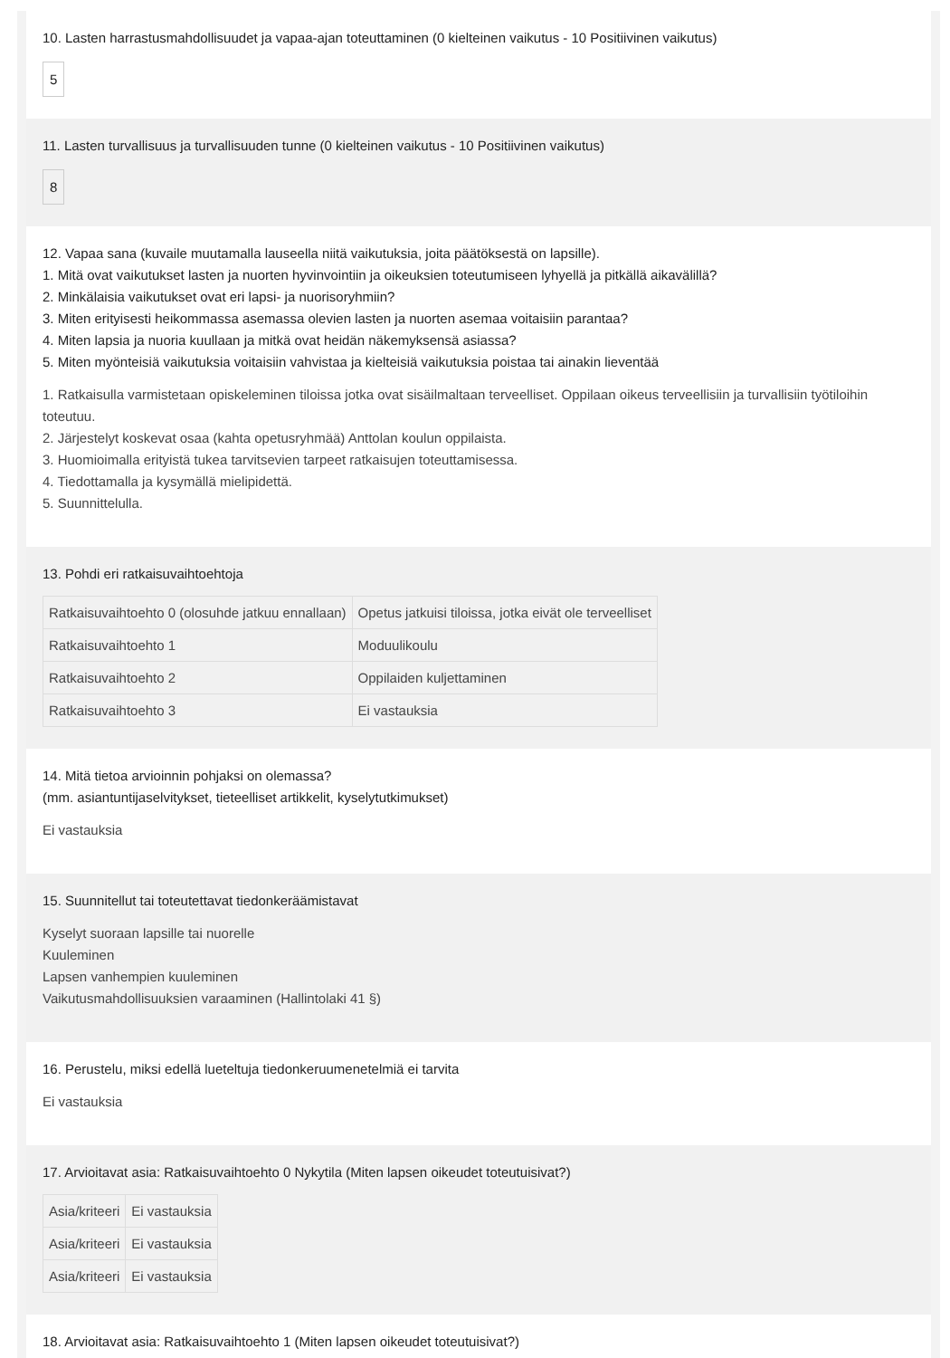10. Lasten harrastusmahdollisuudet ja vapaa-ajan toteuttaminen (0 kielteinen vaikutus - 10 Positiivinen vaikutus)
5
11. Lasten turvallisuus ja turvallisuuden tunne (0 kielteinen vaikutus - 10 Positiivinen vaikutus)
8
12. Vapaa sana (kuvaile muutamalla lauseella niitä vaikutuksia, joita päätöksestä on lapsille).
1. Mitä ovat vaikutukset lasten ja nuorten hyvinvointiin ja oikeuksien toteutumiseen lyhyellä ja pitkällä aikavälillä?
2. Minkälaisia vaikutukset ovat eri lapsi- ja nuorisoryhmiin?
3. Miten erityisesti heikommassa asemassa olevien lasten ja nuorten asemaa voitaisiin parantaa?
4. Miten lapsia ja nuoria kuullaan ja mitkä ovat heidän näkemyksensä asiassa?
5. Miten myönteisiä vaikutuksia voitaisiin vahvistaa ja kielteisiä vaikutuksia poistaa tai ainakin lieventää
1. Ratkaisulla varmistetaan opiskeleminen tiloissa jotka ovat sisäilmaltaan terveelliset. Oppilaan oikeus terveellisiin ja turvallisiin työtiloihin toteutuu.
2. Järjestelyt koskevat osaa (kahta opetusryhmää) Anttolan koulun oppilaista.
3. Huomioimalla erityistä tukea tarvitsevien tarpeet ratkaisujen toteuttamisessa.
4. Tiedottamalla ja kysymällä mielipidettä.
5. Suunnittelulla.
13. Pohdi eri ratkaisuvaihtoehtoja
| Ratkaisuvaihtoehto 0 (olosuhde jatkuu ennallaan) | Opetus jatkuisi tiloissa, jotka eivät ole terveelliset |
| Ratkaisuvaihtoehto 1 | Moduulikoulu |
| Ratkaisuvaihtoehto 2 | Oppilaiden kuljettaminen |
| Ratkaisuvaihtoehto 3 | Ei vastauksia |
14. Mitä tietoa arvioinnin pohjaksi on olemassa?
(mm. asiantuntijaselvitykset, tieteelliset artikkelit, kyselytutkimukset)
Ei vastauksia
15. Suunnitellut tai toteutettavat tiedonkeräämistavat
Kyselyt suoraan lapsille tai nuorelle
Kuuleminen
Lapsen vanhempien kuuleminen
Vaikutusmahdollisuuksien varaaminen (Hallintolaki 41 §)
16. Perustelu, miksi edellä lueteltuja tiedonkeruumenetelmiä ei tarvita
Ei vastauksia
17. Arvioitavat asia: Ratkaisuvaihtoehto 0 Nykytila (Miten lapsen oikeudet toteutuisivat?)
| Asia/kriteeri | Ei vastauksia |
| Asia/kriteeri | Ei vastauksia |
| Asia/kriteeri | Ei vastauksia |
18. Arvioitavat asia: Ratkaisuvaihtoehto 1 (Miten lapsen oikeudet toteutuisivat?)